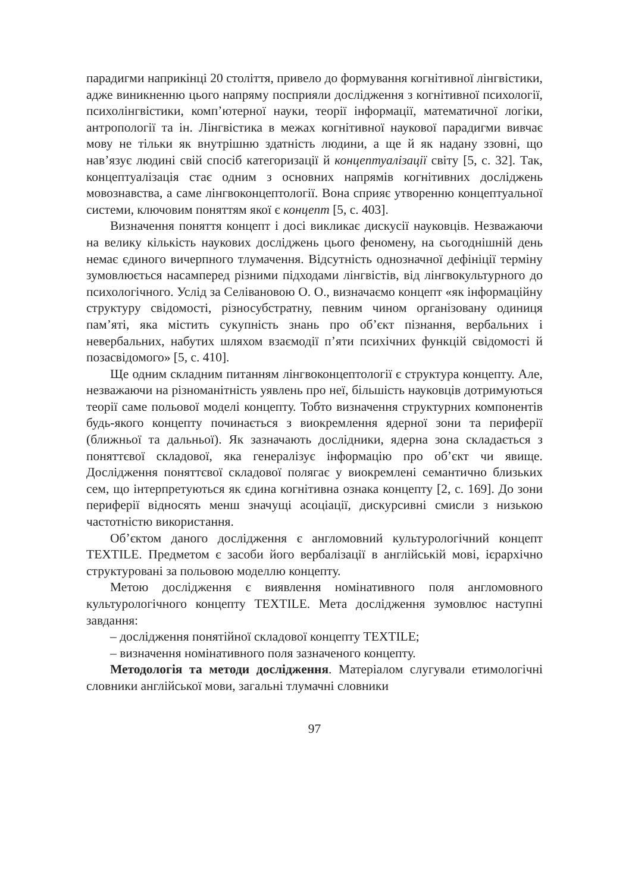парадигми наприкінці 20 століття, привело до формування когнітивної лінгвістики, адже виникненню цього напряму посприяли дослідження з когнітивної психології, психолінгвістики, комп’ютерної науки, теорії інформації, математичної логіки, антропології та ін. Лінгвістика в межах когнітивної наукової парадигми вивчає мову не тільки як внутрішню здатність людини, а ще й як надану ззовні, що нав’язує людині свій спосіб категоризації й концептуалізації світу [5, с. 32]. Так, концептуалізація стає одним з основних напрямів когнітивних досліджень мовознавства, а саме лінгвоконцептології. Вона сприяє утворенню концептуальної системи, ключовим поняттям якої є концепт [5, с. 403].
Визначення поняття концепт і досі викликає дискусії науковців. Незважаючи на велику кількість наукових досліджень цього феномену, на сьогоднішній день немає єдиного вичерпного тлумачення. Відсутність однозначної дефініції терміну зумовлюється насамперед різними підходами лінгвістів, від лінгвокультурного до психологічного. Услід за Селівановою О. О., визначаємо концепт «як інформаційну структуру свідомості, різносубстратну, певним чином організовану одиниця пам’яті, яка містить сукупність знань про об’єкт пізнання, вербальних і невербальних, набутих шляхом взаємодії п’яти психічних функцій свідомості й позасвідомого» [5, с. 410].
Ще одним складним питанням лінгвоконцептології є структура концепту. Але, незважаючи на різноманітність уявлень про неї, більшість науковців дотримуються теорії саме польової моделі концепту. Тобто визначення структурних компонентів будь-якого концепту починається з виокремлення ядерної зони та периферії (ближньої та дальньої). Як зазначають дослідники, ядерна зона складається з поняттєвої складової, яка генералізує інформацію про об’єкт чи явище. Дослідження поняттєвої складової полягає у виокремлені семантично близьких сем, що інтерпретуються як єдина когнітивна ознака концепту [2, с. 169]. До зони периферії відносять менш значущі асоціації, дискурсивні смисли з низькою частотністю використання.
Об’єктом даного дослідження є англомовний культурологічний концепт TEXTILE. Предметом є засоби його вербалізації в англійській мові, ієрархічно структуровані за польовою моделлю концепту.
Метою дослідження є виявлення номінативного поля англомовного культурологічного концепту TEXTILE. Мета дослідження зумовлює наступні завдання:
– дослідження понятійної складової концепту TEXTILE;
– визначення номінативного поля зазначеного концепту.
Методологія та методи дослідження. Матеріалом слугували етимологічні словники англійської мови, загальні тлумачні словники
97